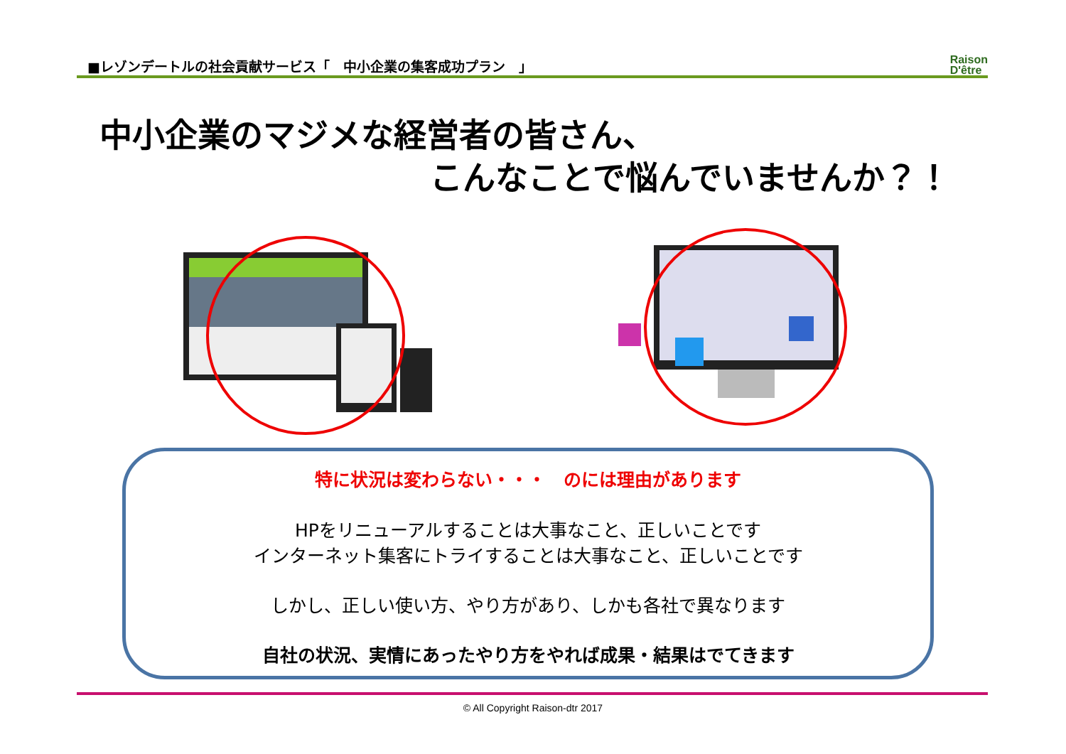■レゾンデートルの社会貢献サービス「　中小企業の集客成功プラン　」
Raison
D'être
中小企業のマジメな経営者の皆さん、
こんなことで悩んでいませんか？！
特に状況は変わらない・・・　のには理由があります
HPをリニューアルすることは大事なこと、正しいことです
インターネット集客にトライすることは大事なこと、正しいことです
しかし、正しい使い方、やり方があり、しかも各社で異なります
自社の状況、実情にあったやり方をやれば成果・結果はでてきます
© All Copyright Raison-dtr 2017